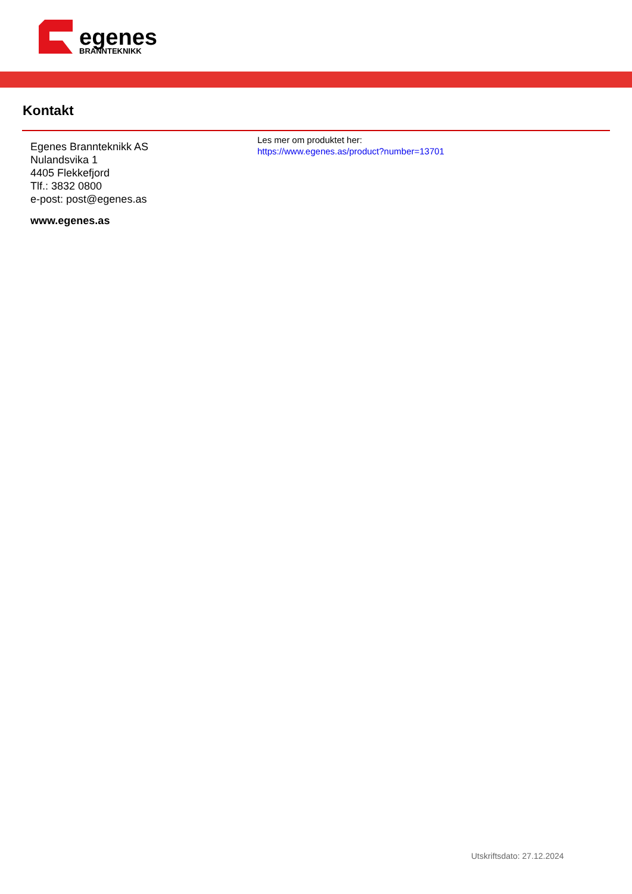egenes
BRANNTEKNIKK
Kontakt
Egenes Brannteknikk AS
Nulandsvika 1
4405 Flekkefjord
Tlf.: 3832 0800
e-post: post@egenes.as
www.egenes.as
Les mer om produktet her:
https://www.egenes.as/product?number=13701
Utskriftsdato: 27.12.2024